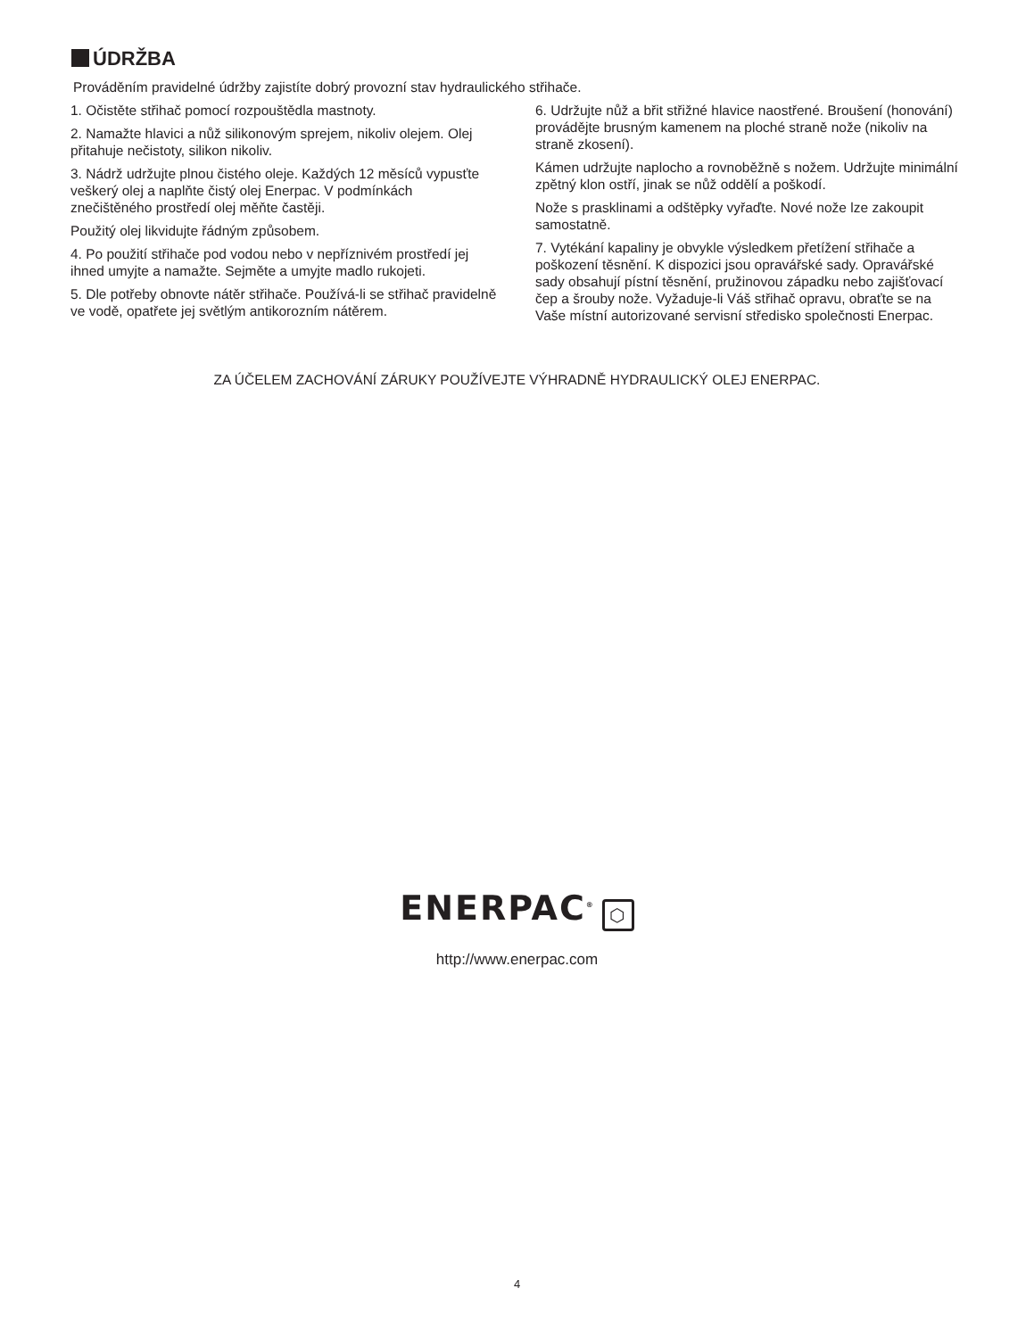ÚDRŽBA
Prováděním pravidelné údržby zajistíte dobrý provozní stav hydraulického střihače.
1. Očistěte střihač pomocí rozpouštědla mastnoty.
2. Namažte hlavici a nůž silikonovým sprejem, nikoliv olejem. Olej přitahuje nečistoty, silikon nikoliv.
3. Nádrž udržujte plnou čistého oleje. Každých 12 měsíců vypusťte veškerý olej a naplňte čistý olej Enerpac. V podmínkách znečištěného prostředí olej měňte častěji.
Použitý olej likvidujte řádným způsobem.
4. Po použití střihače pod vodou nebo v nepříznivém prostředí jej ihned umyjte a namažte. Sejměte a umyjte madlo rukojeti.
5. Dle potřeby obnovte nátěr střihače. Používá-li se střihač pravidelně ve vodě, opatřete jej světlým antikorozním nátěrem.
6. Udržujte nůž a břit střižné hlavice naostřené. Broušení (honování) provádějte brusným kamenem na ploché straně nože (nikoliv na straně zkosení).
Kámen udržujte naplocho a rovnoběžně s nožem. Udržujte minimální zpětný klon ostří, jinak se nůž oddělí a poškodí.
Nože s prasklinami a odštěpky vyřaďte. Nové nože lze zakoupit samostatně.
7. Vytékání kapaliny je obvykle výsledkem přetížení střihače a poškození těsnění. K dispozici jsou opravářské sady. Opravářské sady obsahují pístní těsnění, pružinovou západku nebo zajišťovací čep a šrouby nože. Vyžaduje-li Váš střihač opravu, obraťte se na Vaše místní autorizované servisní středisko společnosti Enerpac.
ZA ÚČELEM ZACHOVÁNÍ ZÁRUKY POUŽÍVEJTE VÝHRADNĚ HYDRAULICKÝ OLEJ ENERPAC.
ENERPAC<sup>®</sup> ⬡
http://www.enerpac.com
4